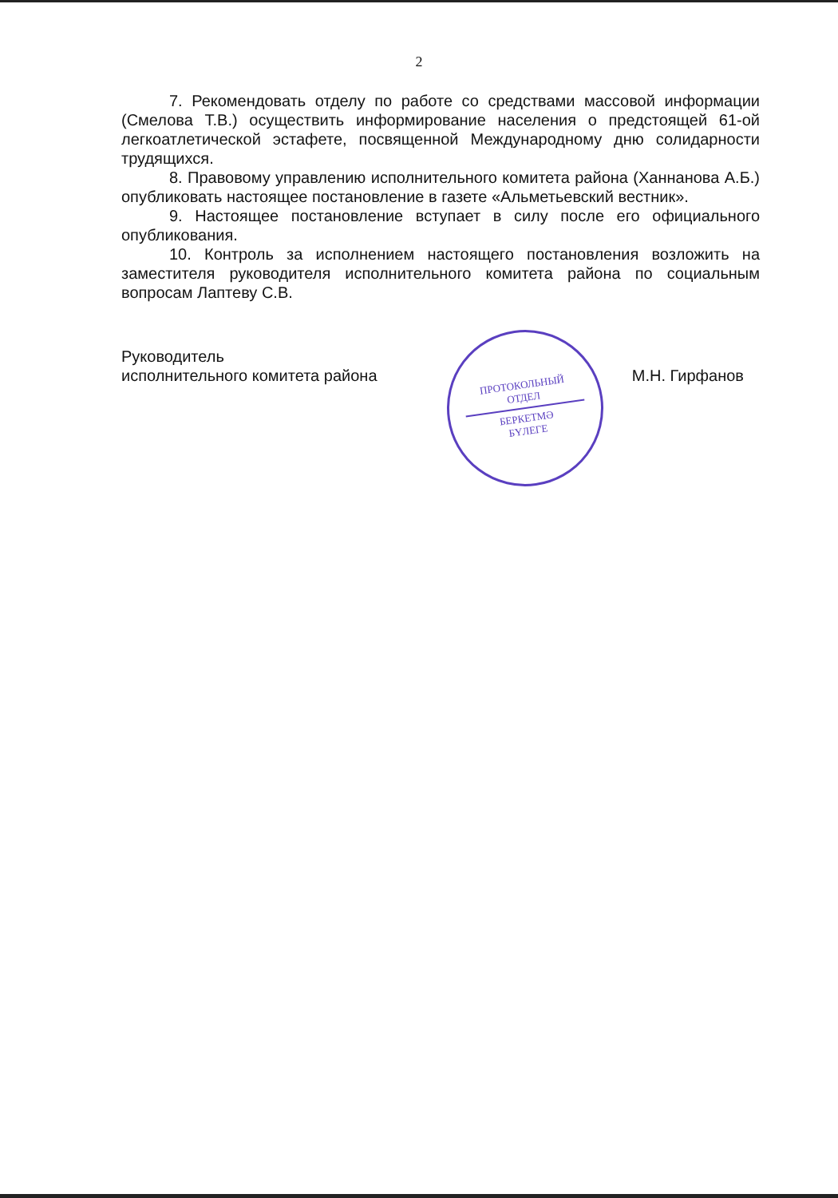2
7. Рекомендовать отделу по работе со средствами массовой информации (Смелова Т.В.) осуществить информирование населения о предстоящей 61-ой легкоатлетической эстафете, посвященной Международному дню солидарности трудящихся.
8. Правовому управлению исполнительного комитета района (Ханнанова А.Б.) опубликовать настоящее постановление в газете «Альметьевский вестник».
9. Настоящее постановление вступает в силу после его официального опубликования.
10. Контроль за исполнением настоящего постановления возложить на заместителя руководителя исполнительного комитета района по социальным вопросам Лаптеву С.В.
Руководитель
исполнительного комитета района
М.Н. Гирфанов
ПРОТОКОЛЬНЫЙ
ОТДЕЛ
БЕРКЕТМӘ
БҮЛЕГЕ